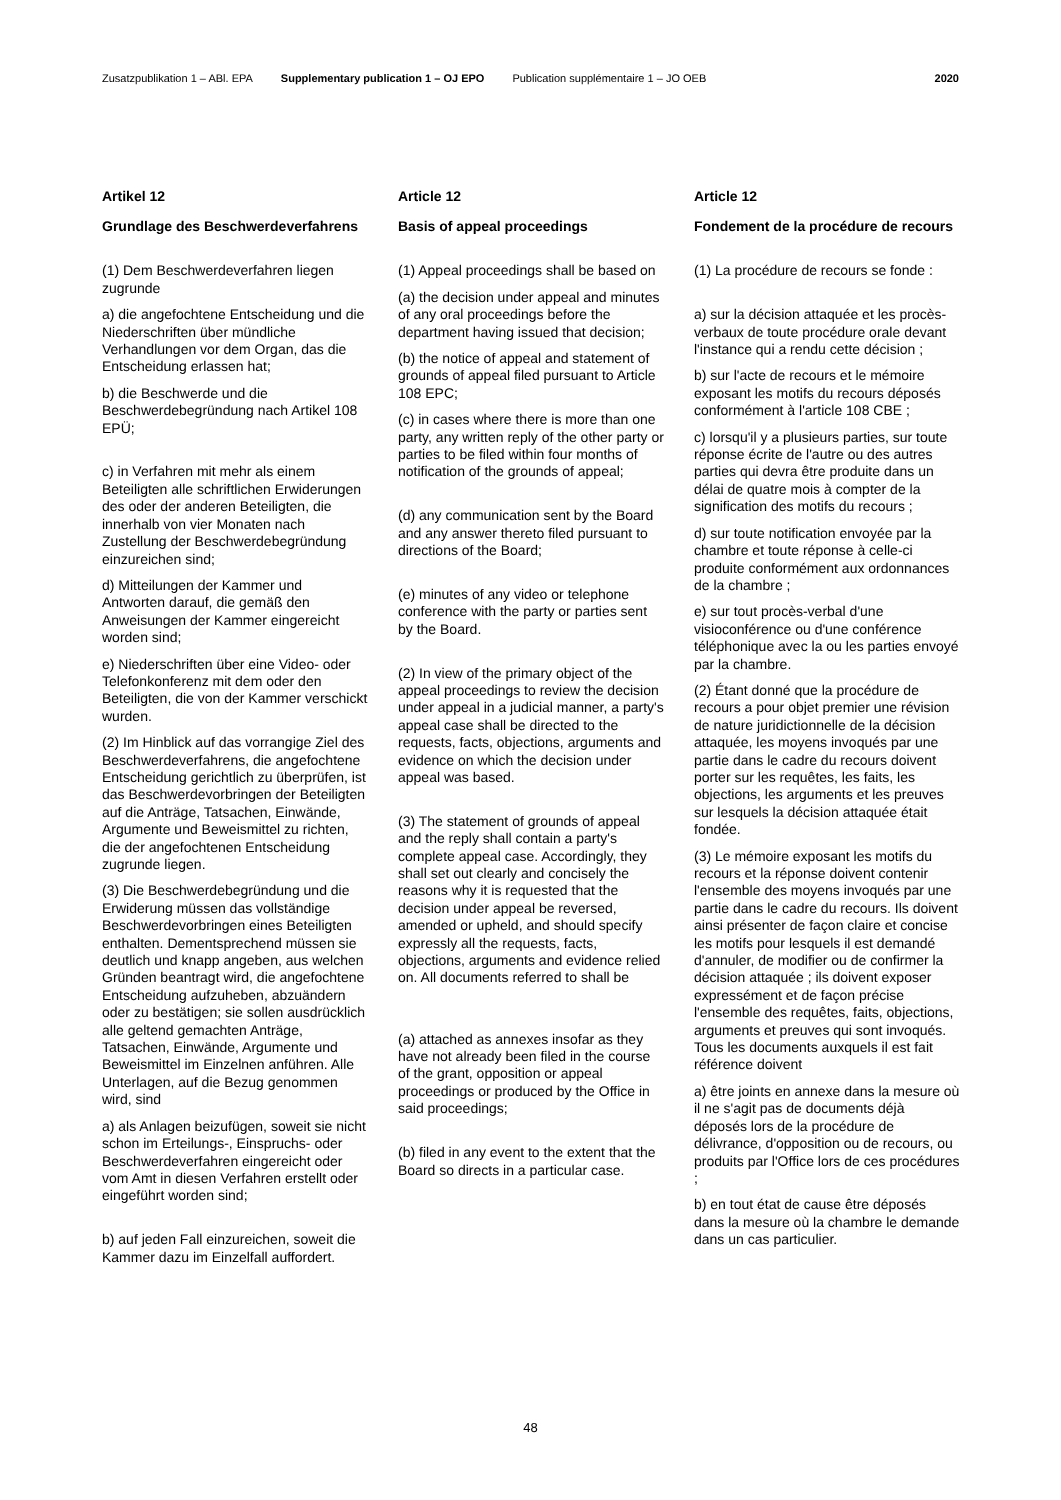Zusatzpublikation 1 – ABl. EPA Supplementary publication 1 – OJ EPO Publication supplémentaire 1 – JO OEB 2020
Artikel 12
Grundlage des Beschwerdeverfahrens
(1) Dem Beschwerdeverfahren liegen zugrunde
a) die angefochtene Entscheidung und die Niederschriften über mündliche Verhandlungen vor dem Organ, das die Entscheidung erlassen hat;
b) die Beschwerde und die Beschwerdebegründung nach Artikel 108 EPÜ;
c) in Verfahren mit mehr als einem Beteiligten alle schriftlichen Erwiderungen des oder der anderen Beteiligten, die innerhalb von vier Monaten nach Zustellung der Beschwerdebegründung einzureichen sind;
d) Mitteilungen der Kammer und Antworten darauf, die gemäß den Anweisungen der Kammer eingereicht worden sind;
e) Niederschriften über eine Video- oder Telefonkonferenz mit dem oder den Beteiligten, die von der Kammer verschickt wurden.
(2) Im Hinblick auf das vorrangige Ziel des Beschwerdeverfahrens, die angefochtene Entscheidung gerichtlich zu überprüfen, ist das Beschwerdevorbringen der Beteiligten auf die Anträge, Tatsachen, Einwände, Argumente und Beweismittel zu richten, die der angefochtenen Entscheidung zugrunde liegen.
(3) Die Beschwerdebegründung und die Erwiderung müssen das vollständige Beschwerdevorbringen eines Beteiligten enthalten. Dementsprechend müssen sie deutlich und knapp angeben, aus welchen Gründen beantragt wird, die angefochtene Entscheidung aufzuheben, abzuändern oder zu bestätigen; sie sollen ausdrücklich alle geltend gemachten Anträge, Tatsachen, Einwände, Argumente und Beweismittel im Einzelnen anführen. Alle Unterlagen, auf die Bezug genommen wird, sind
a) als Anlagen beizufügen, soweit sie nicht schon im Erteilungs-, Einspruchs- oder Beschwerdeverfahren eingereicht oder vom Amt in diesen Verfahren erstellt oder eingeführt worden sind;
b) auf jeden Fall einzureichen, soweit die Kammer dazu im Einzelfall auffordert.
Article 12
Basis of appeal proceedings
(1) Appeal proceedings shall be based on
(a) the decision under appeal and minutes of any oral proceedings before the department having issued that decision;
(b) the notice of appeal and statement of grounds of appeal filed pursuant to Article 108 EPC;
(c) in cases where there is more than one party, any written reply of the other party or parties to be filed within four months of notification of the grounds of appeal;
(d) any communication sent by the Board and any answer thereto filed pursuant to directions of the Board;
(e) minutes of any video or telephone conference with the party or parties sent by the Board.
(2) In view of the primary object of the appeal proceedings to review the decision under appeal in a judicial manner, a party's appeal case shall be directed to the requests, facts, objections, arguments and evidence on which the decision under appeal was based.
(3) The statement of grounds of appeal and the reply shall contain a party's complete appeal case. Accordingly, they shall set out clearly and concisely the reasons why it is requested that the decision under appeal be reversed, amended or upheld, and should specify expressly all the requests, facts, objections, arguments and evidence relied on. All documents referred to shall be
(a) attached as annexes insofar as they have not already been filed in the course of the grant, opposition or appeal proceedings or produced by the Office in said proceedings;
(b) filed in any event to the extent that the Board so directs in a particular case.
Article 12
Fondement de la procédure de recours
(1) La procédure de recours se fonde :
a) sur la décision attaquée et les procès-verbaux de toute procédure orale devant l'instance qui a rendu cette décision ;
b) sur l'acte de recours et le mémoire exposant les motifs du recours déposés conformément à l'article 108 CBE ;
c) lorsqu'il y a plusieurs parties, sur toute réponse écrite de l'autre ou des autres parties qui devra être produite dans un délai de quatre mois à compter de la signification des motifs du recours ;
d) sur toute notification envoyée par la chambre et toute réponse à celle-ci produite conformément aux ordonnances de la chambre ;
e) sur tout procès-verbal d'une visioconférence ou d'une conférence téléphonique avec la ou les parties envoyé par la chambre.
(2) Étant donné que la procédure de recours a pour objet premier une révision de nature juridictionnelle de la décision attaquée, les moyens invoqués par une partie dans le cadre du recours doivent porter sur les requêtes, les faits, les objections, les arguments et les preuves sur lesquels la décision attaquée était fondée.
(3) Le mémoire exposant les motifs du recours et la réponse doivent contenir l'ensemble des moyens invoqués par une partie dans le cadre du recours. Ils doivent ainsi présenter de façon claire et concise les motifs pour lesquels il est demandé d'annuler, de modifier ou de confirmer la décision attaquée ; ils doivent exposer expressément et de façon précise l'ensemble des requêtes, faits, objections, arguments et preuves qui sont invoqués. Tous les documents auxquels il est fait référence doivent
a) être joints en annexe dans la mesure où il ne s'agit pas de documents déjà déposés lors de la procédure de délivrance, d'opposition ou de recours, ou produits par l'Office lors de ces procédures ;
b) en tout état de cause être déposés dans la mesure où la chambre le demande dans un cas particulier.
48